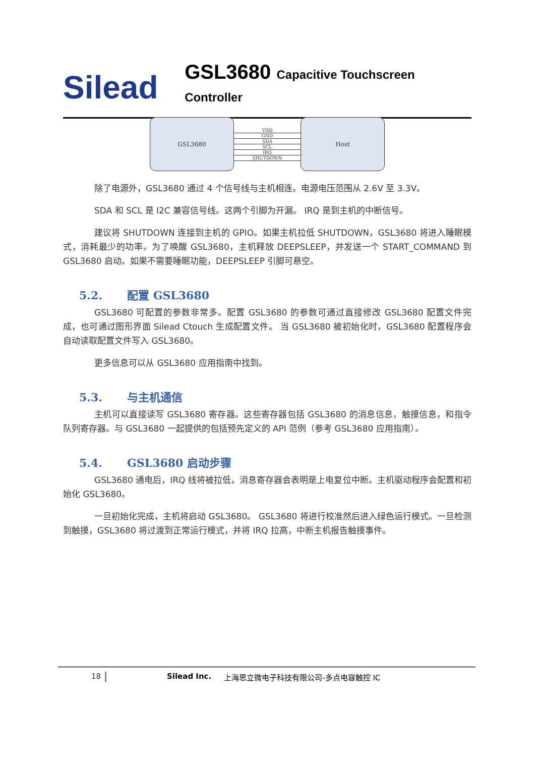Silead
GSL3680 Capacitive Touchscreen Controller
GSL3680
VDD
GND
SDA
SCL
IRQ
SHUTDOWN
Host
除了电源外，GSL3680 通过 4 个信号线与主机相连。电源电压范围从 2.6V 至 3.3V。
SDA 和 SCL 是 I2C 兼容信号线。这两个引脚为开漏。 IRQ 是到主机的中断信号。
建议将 SHUTDOWN 连接到主机的 GPIO。如果主机拉低 SHUTDOWN，GSL3680 将进入睡眠模式，消耗最少的功率。为了唤醒 GSL3680，主机释放 DEEPSLEEP，并发送一个 START_COMMAND 到 GSL3680 启动。如果不需要睡眠功能，DEEPSLEEP 引脚可悬空。
5.2. 配置 GSL3680
GSL3680 可配置的参数非常多。配置 GSL3680 的参数可通过直接修改 GSL3680 配置文件完成，也可通过图形界面 Silead Ctouch 生成配置文件。 当 GSL3680 被初始化时，GSL3680 配置程序会自动读取配置文件写入 GSL3680。
更多信息可以从 GSL3680 应用指南中找到。
5.3. 与主机通信
主机可以直接读写 GSL3680 寄存器。这些寄存器包括 GSL3680 的消息信息，触摸信息，和指令队列寄存器。与 GSL3680 一起提供的包括预先定义的 API 范例（参考 GSL3680 应用指南）。
5.4. GSL3680 启动步骤
GSL3680 通电后，IRQ 线将被拉低，消息寄存器会表明是上电复位中断。主机驱动程序会配置和初始化 GSL3680。
一旦初始化完成，主机将启动 GSL3680。 GSL3680 将进行校准然后进入绿色运行模式。一旦检测到触摸，GSL3680 将过渡到正常运行模式，并将 IRQ 拉高，中断主机报告触摸事件。
18 Silead Inc. 上海思立微电子科技有限公司-多点电容触控 IC